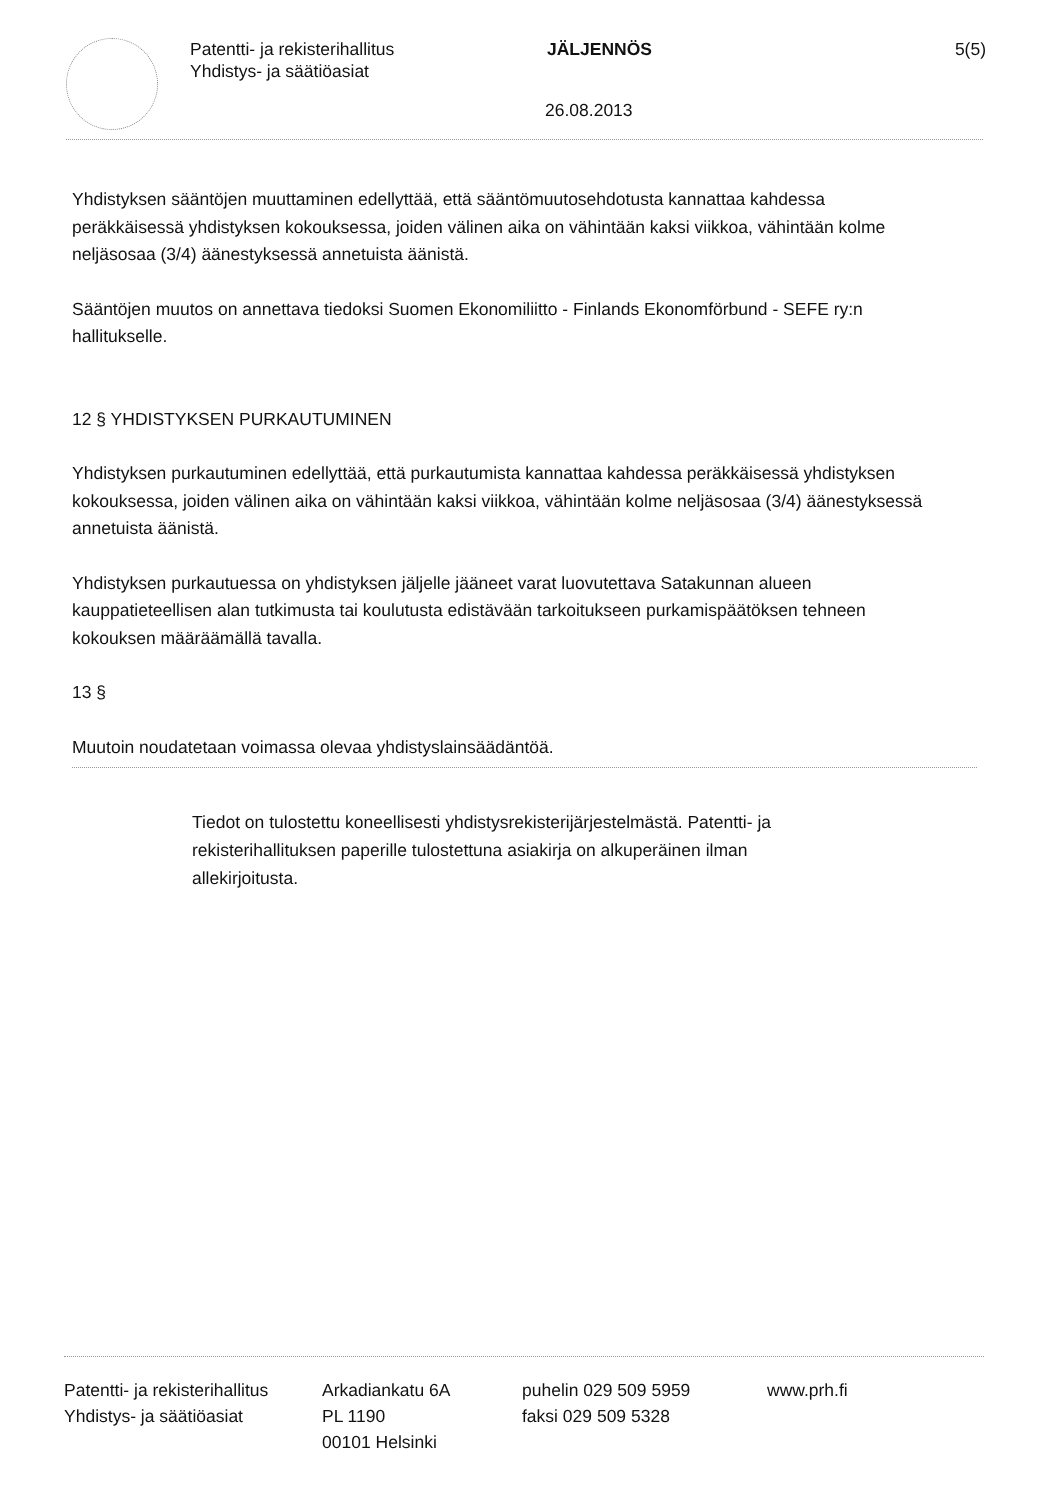Patentti- ja rekisterihallitus
Yhdistys- ja säätiöasiat
JÄLJENNÖS 5(5)
26.08.2013
Yhdistyksen sääntöjen muuttaminen edellyttää, että sääntömuutosehdotusta kannattaa kahdessa peräkkäisessä yhdistyksen kokouksessa, joiden välinen aika on vähintään kaksi viikkoa, vähintään kolme neljäsosaa (3/4) äänestyksessä annetuista äänistä.
Sääntöjen muutos on annettava tiedoksi Suomen Ekonomiliitto - Finlands Ekonomförbund - SEFE ry:n hallitukselle.
12 § YHDISTYKSEN PURKAUTUMINEN
Yhdistyksen purkautuminen edellyttää, että purkautumista kannattaa kahdessa peräkkäisessä yhdistyksen kokouksessa, joiden välinen aika on vähintään kaksi viikkoa, vähintään kolme neljäsosaa (3/4) äänestyksessä annetuista äänistä.
Yhdistyksen purkautuessa on yhdistyksen jäljelle jääneet varat luovutettava Satakunnan alueen kauppatieteellisen alan tutkimusta tai koulutusta edistävään tarkoitukseen purkamispäätöksen tehneen kokouksen määräämällä tavalla.
13 §
Muutoin noudatetaan voimassa olevaa yhdistyslainsäädäntöä.
Tiedot on tulostettu koneellisesti yhdistysrekisterijärjestelmästä. Patentti- ja rekisterihallituksen paperille tulostettuna asiakirja on alkuperäinen ilman allekirjoitusta.
Patentti- ja rekisterihallitus
Yhdistys- ja säätiöasiat
Arkadiankatu 6A
PL 1190
00101 Helsinki
puhelin 029 509 5959
faksi 029 509 5328
www.prh.fi